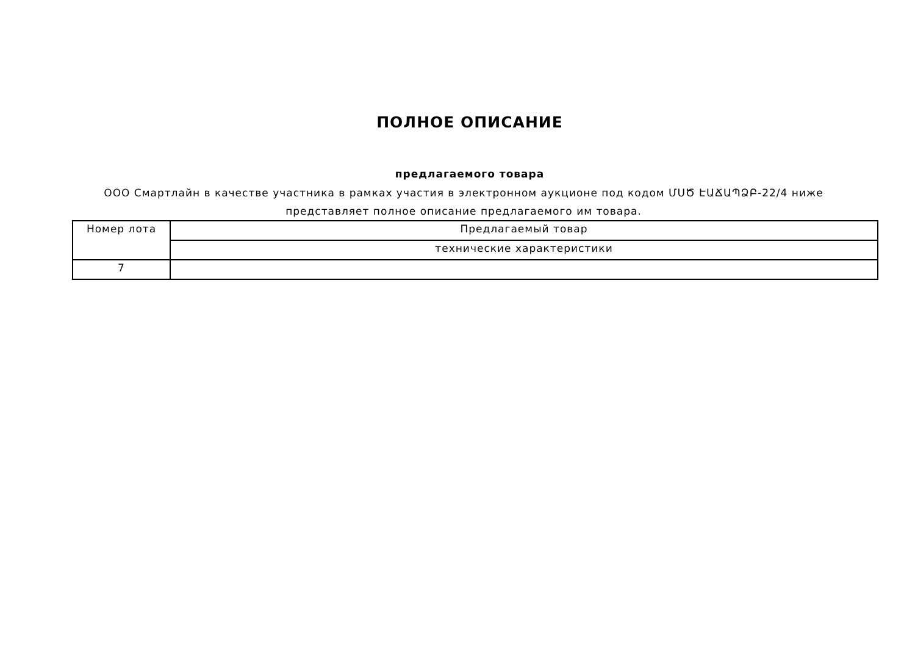ПОЛНОЕ ОПИСАНИЕ
предлагаемого товара
ООО Смартлайн в качестве участника в рамках участия в электронном аукционе под кодом ՄՍԾ ԷԱՃԱՊՁԲ-22/4 ниже представляет полное описание предлагаемого им товара.
| Номер лота | Предлагаемый товар |
| | технические характеристики |
| 7 | |